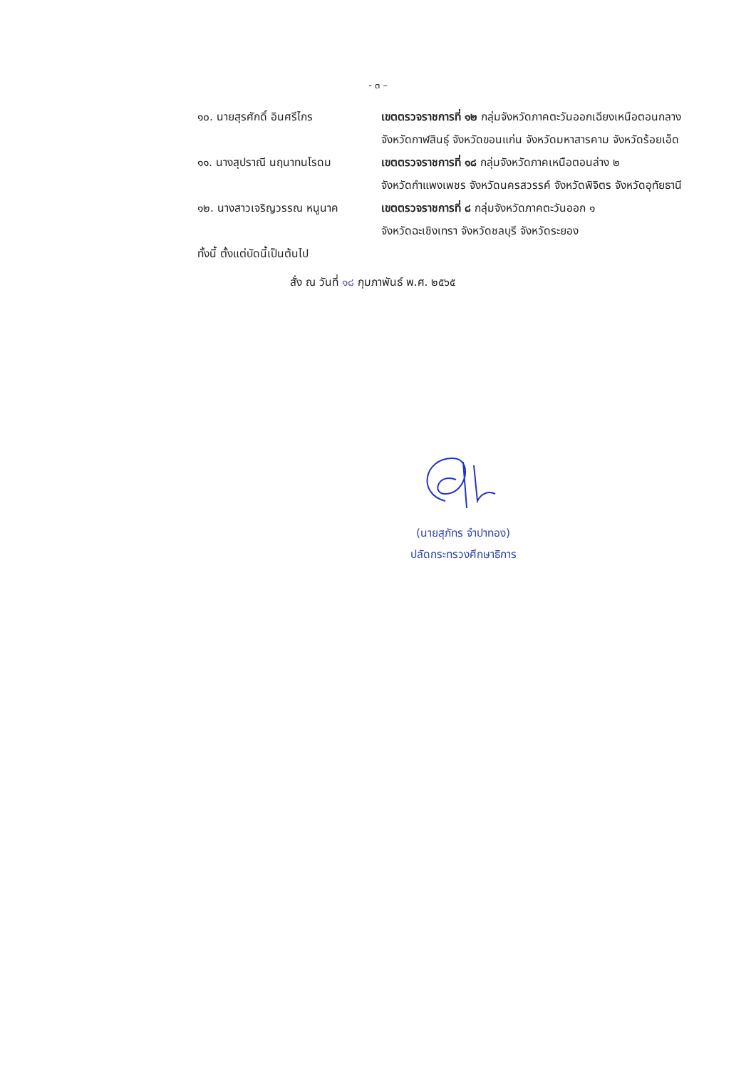- ๓ –
๑๐. นายสุรศักดิ์ อินศรีไกร เขตตรวจราชการที่ ๑๒ กลุ่มจังหวัดภาคตะวันออกเฉียงเหนือตอนกลาง
จังหวัดกาฬสินธุ์ จังหวัดขอนแก่น จังหวัดมหาสารคาม จังหวัดร้อยเอ็ด
๑๑. นางสุปราณี นฤนาทนโรดม เขตตรวจราชการที่ ๑๘ กลุ่มจังหวัดภาคเหนือตอนล่าง ๒
จังหวัดกำแพงเพชร จังหวัดนครสวรรค์ จังหวัดพิจิตร จังหวัดอุทัยธานี
๑๒. นางสาวเจริญวรรณ หนูนาค เขตตรวจราชการที่ ๘ กลุ่มจังหวัดภาคตะวันออก ๑
จังหวัดฉะเชิงเทรา จังหวัดชลบุรี จังหวัดระยอง
ทั้งนี้ ตั้งแต่บัดนี้เป็นต้นไป
สั่ง ณ วันที่ ๑๘ กุมภาพันธ์ พ.ศ. ๒๕๖๕
(นายสุภัทร จำปาทอง)
ปลัดกระทรวงศึกษาธิการ